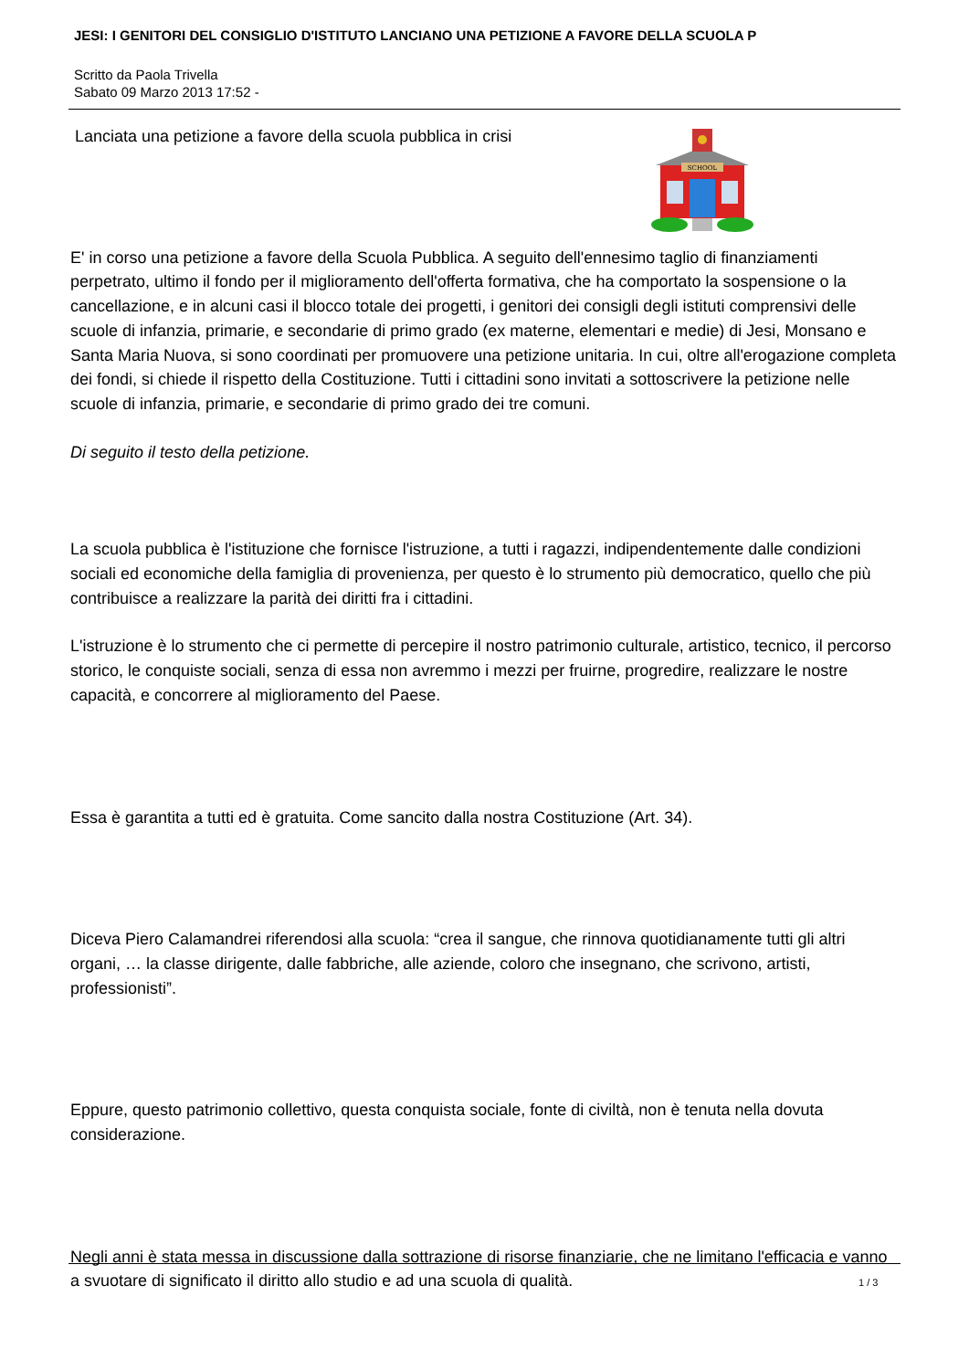JESI: I GENITORI DEL CONSIGLIO D'ISTITUTO LANCIANO UNA PETIZIONE A FAVORE DELLA SCUOLA P
Scritto da Paola Trivella
Sabato 09 Marzo 2013 17:52 -
SCHOOL
Lanciata una petizione a favore della scuola pubblica in crisi
E' in corso una petizione a favore della Scuola Pubblica. A seguito dell'ennesimo taglio di finanziamenti perpetrato, ultimo il fondo per il miglioramento dell'offerta formativa, che ha comportato la sospensione o la cancellazione, e in alcuni casi il blocco totale dei progetti, i genitori dei consigli degli istituti comprensivi delle scuole di infanzia, primarie, e secondarie di primo grado (ex materne, elementari e medie) di Jesi, Monsano e Santa Maria Nuova, si sono coordinati per promuovere una petizione unitaria. In cui, oltre all'erogazione completa dei fondi, si chiede il rispetto della Costituzione. Tutti i cittadini sono invitati a sottoscrivere la petizione nelle scuole di infanzia, primarie, e secondarie di primo grado dei tre comuni.
Di seguito il testo della petizione.
La scuola pubblica è l'istituzione che fornisce l'istruzione, a tutti i ragazzi, indipendentemente dalle condizioni sociali ed economiche della famiglia di provenienza, per questo è lo strumento più democratico, quello che più contribuisce a realizzare la parità dei diritti fra i cittadini.
L'istruzione è lo strumento che ci permette di percepire il nostro patrimonio culturale, artistico, tecnico, il percorso storico, le conquiste sociali, senza di essa non avremmo i mezzi per fruirne, progredire, realizzare le nostre capacità, e concorrere al miglioramento del Paese.
Essa è garantita a tutti ed è gratuita. Come sancito dalla nostra Costituzione (Art. 34).
Diceva Piero Calamandrei riferendosi alla scuola: “crea il sangue, che rinnova quotidianamente tutti gli altri organi, … la classe dirigente, dalle fabbriche, alle aziende, coloro che insegnano, che scrivono, artisti, professionisti”.
Eppure, questo patrimonio collettivo, questa conquista sociale, fonte di civiltà, non è tenuta nella dovuta considerazione.
Negli anni è stata messa in discussione dalla sottrazione di risorse finanziarie, che ne limitano l'efficacia e vanno a svuotare di significato il diritto allo studio e ad una scuola di qualità.
1 / 3